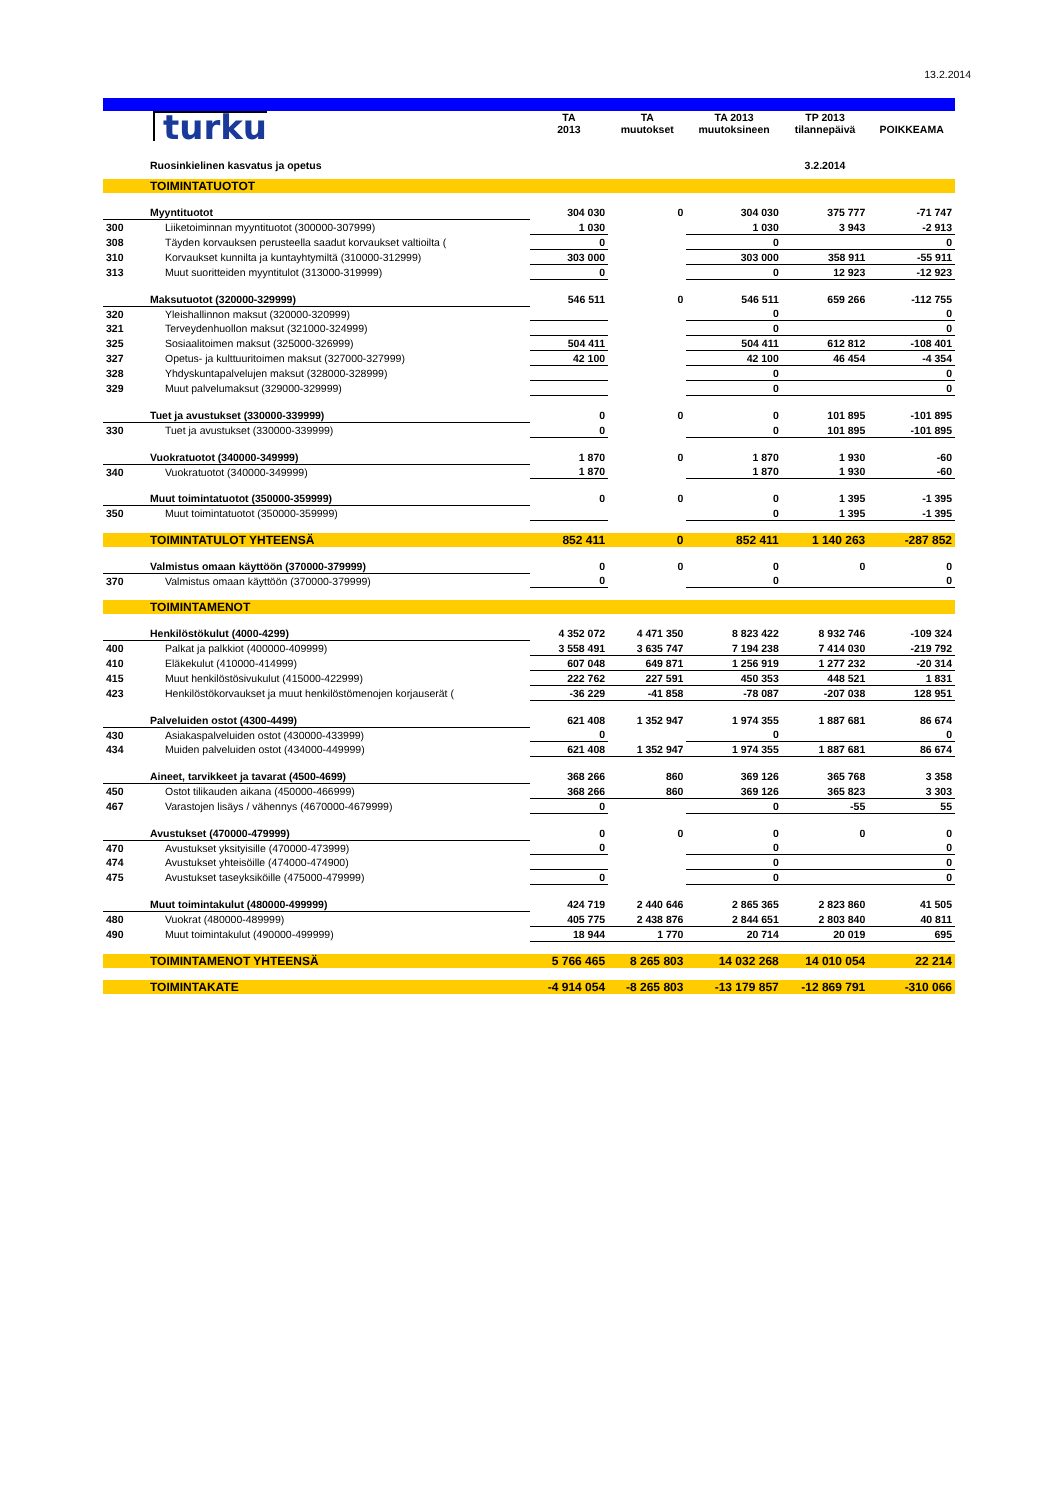13.2.2014
| | turku | TA 2013 | TA muutokset | TA 2013 muutoksineen | TP 2013 tilannepäivä | POIKKEAMA |
| | Ruosinkielinen kasvatus ja opetus | | | | 3.2.2014 | |
| | TOIMINTATUOTOT | | | | | |
| | Myyntituotot | 304 030 | 0 | 304 030 | 375 777 | -71 747 |
| 300 | Liiketoiminnan myyntituotot (300000-307999) | 1 030 | | 1 030 | 3 943 | -2 913 |
| 308 | Täyden korvauksen perusteella saadut korvaukset valtioilta ( | 0 | | 0 | | 0 |
| 310 | Korvaukset kunnilta ja kuntayhtymiltä (310000-312999) | 303 000 | | 303 000 | 358 911 | -55 911 |
| 313 | Muut suoritteiden myyntitulot (313000-319999) | 0 | | 0 | 12 923 | -12 923 |
| | Maksutuotot (320000-329999) | 546 511 | 0 | 546 511 | 659 266 | -112 755 |
| 320 | Yleishallinnon maksut (320000-320999) | | | 0 | | 0 |
| 321 | Terveydenhuollon maksut (321000-324999) | | | 0 | | 0 |
| 325 | Sosiaalitoimen maksut (325000-326999) | 504 411 | | 504 411 | 612 812 | -108 401 |
| 327 | Opetus- ja kulttuuritoimen maksut (327000-327999) | 42 100 | | 42 100 | 46 454 | -4 354 |
| 328 | Yhdyskuntapalvelujen maksut (328000-328999) | | | 0 | | 0 |
| 329 | Muut palvelumaksut (329000-329999) | | | 0 | | 0 |
| | Tuet ja avustukset (330000-339999) | 0 | 0 | 0 | 101 895 | -101 895 |
| 330 | Tuet ja avustukset (330000-339999) | 0 | | 0 | 101 895 | -101 895 |
| | Vuokratuotot (340000-349999) | 1 870 | 0 | 1 870 | 1 930 | -60 |
| 340 | Vuokratuotot (340000-349999) | 1 870 | | 1 870 | 1 930 | -60 |
| | Muut toimintatuotot (350000-359999) | 0 | 0 | 0 | 1 395 | -1 395 |
| 350 | Muut toimintatuotot (350000-359999) | | | 0 | 1 395 | -1 395 |
| | TOIMINTATULOT YHTEENSÄ | 852 411 | 0 | 852 411 | 1 140 263 | -287 852 |
| | Valmistus omaan käyttöön (370000-379999) | 0 | 0 | 0 | 0 | 0 |
| 370 | Valmistus omaan käyttöön (370000-379999) | 0 | | 0 | | 0 |
| | TOIMINTAMENOT | | | | | |
| | Henkilöstökulut (4000-4299) | 4 352 072 | 4 471 350 | 8 823 422 | 8 932 746 | -109 324 |
| 400 | Palkat ja palkkiot (400000-409999) | 3 558 491 | 3 635 747 | 7 194 238 | 7 414 030 | -219 792 |
| 410 | Eläkekulut (410000-414999) | 607 048 | 649 871 | 1 256 919 | 1 277 232 | -20 314 |
| 415 | Muut henkilöstösivukulut (415000-422999) | 222 762 | 227 591 | 450 353 | 448 521 | 1 831 |
| 423 | Henkilöstökorvaukset ja muut henkilöstömenojen korjauserät ( | -36 229 | -41 858 | -78 087 | -207 038 | 128 951 |
| | Palveluiden ostot (4300-4499) | 621 408 | 1 352 947 | 1 974 355 | 1 887 681 | 86 674 |
| 430 | Asiakaspalveluiden ostot (430000-433999) | 0 | | 0 | | 0 |
| 434 | Muiden palveluiden ostot (434000-449999) | 621 408 | 1 352 947 | 1 974 355 | 1 887 681 | 86 674 |
| | Aineet, tarvikkeet ja tavarat (4500-4699) | 368 266 | 860 | 369 126 | 365 768 | 3 358 |
| 450 | Ostot tilikauden aikana (450000-466999) | 368 266 | 860 | 369 126 | 365 823 | 3 303 |
| 467 | Varastojen lisäys / vähennys (4670000-4679999) | 0 | | 0 | -55 | 55 |
| | Avustukset (470000-479999) | 0 | 0 | 0 | 0 | 0 |
| 470 | Avustukset yksityisille (470000-473999) | 0 | | 0 | | 0 |
| 474 | Avustukset yhteisöille (474000-474900) | | | 0 | | 0 |
| 475 | Avustukset taseyksiköille (475000-479999) | 0 | | 0 | | 0 |
| | Muut toimintakulut (480000-499999) | 424 719 | 2 440 646 | 2 865 365 | 2 823 860 | 41 505 |
| 480 | Vuokrat (480000-489999) | 405 775 | 2 438 876 | 2 844 651 | 2 803 840 | 40 811 |
| 490 | Muut toimintakulut (490000-499999) | 18 944 | 1 770 | 20 714 | 20 019 | 695 |
| | TOIMINTAMENOT YHTEENSÄ | 5 766 465 | 8 265 803 | 14 032 268 | 14 010 054 | 22 214 |
| | TOIMINTAKATE | -4 914 054 | -8 265 803 | -13 179 857 | -12 869 791 | -310 066 |